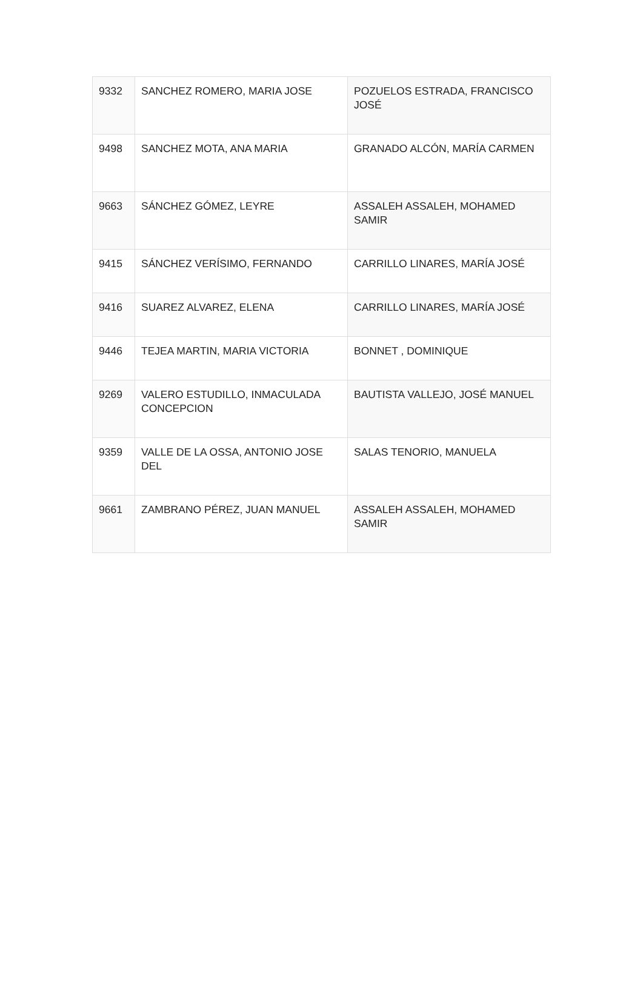| 9332 | SANCHEZ ROMERO, MARIA JOSE | POZUELOS ESTRADA, FRANCISCO JOSÉ |
| 9498 | SANCHEZ MOTA, ANA MARIA | GRANADO ALCÓN, MARÍA CARMEN |
| 9663 | SÁNCHEZ GÓMEZ, LEYRE | ASSALEH ASSALEH, MOHAMED SAMIR |
| 9415 | SÁNCHEZ VERÍSIMO, FERNANDO | CARRILLO LINARES, MARÍA JOSÉ |
| 9416 | SUAREZ ALVAREZ, ELENA | CARRILLO LINARES, MARÍA JOSÉ |
| 9446 | TEJEA MARTIN, MARIA VICTORIA | BONNET , DOMINIQUE |
| 9269 | VALERO ESTUDILLO, INMACULADA CONCEPCION | BAUTISTA VALLEJO, JOSÉ MANUEL |
| 9359 | VALLE DE LA OSSA, ANTONIO JOSE DEL | SALAS TENORIO, MANUELA |
| 9661 | ZAMBRANO PÉREZ, JUAN MANUEL | ASSALEH ASSALEH, MOHAMED SAMIR |